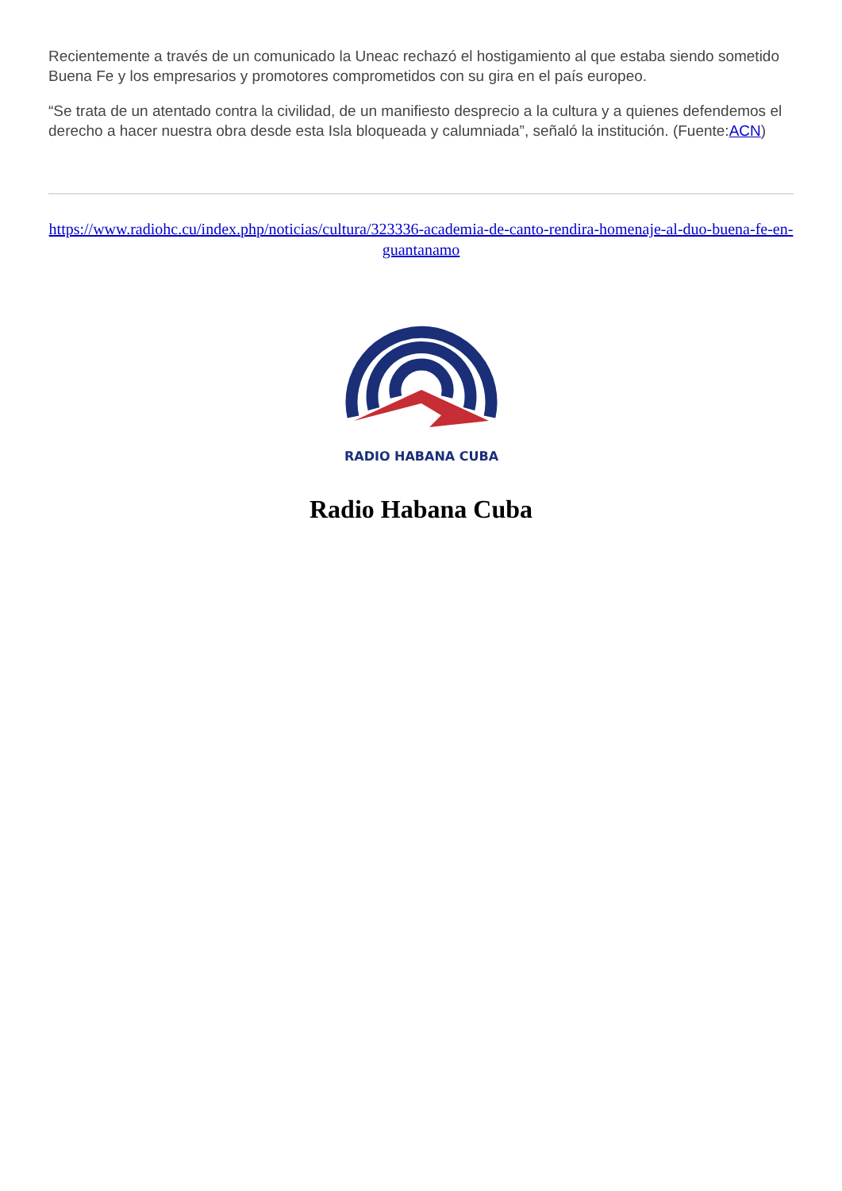Recientemente a través de un comunicado la Uneac rechazó el hostigamiento al que estaba siendo sometido Buena Fe y los empresarios y promotores comprometidos con su gira en el país europeo.
“Se trata de un atentado contra la civilidad, de un manifiesto desprecio a la cultura y a quienes defendemos el derecho a hacer nuestra obra desde esta Isla bloqueada y calumniada”, señaló la institución. (Fuente:ACN)
https://www.radiohc.cu/index.php/noticias/cultura/323336-academia-de-canto-rendira-homenaje-al-duo-buena-fe-en-guantanamo
RADIO HABANA CUBA
Radio Habana Cuba